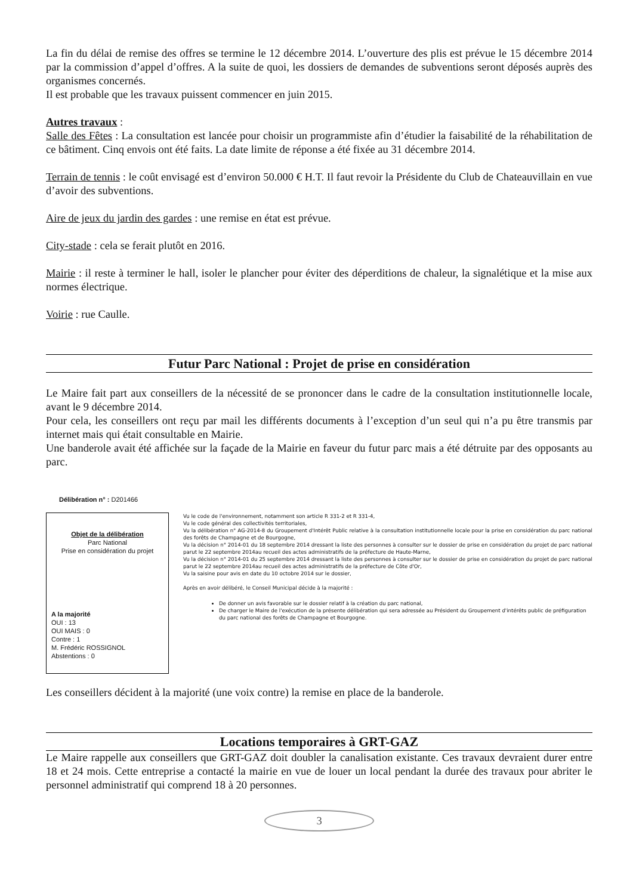La fin du délai de remise des offres se termine le 12 décembre 2014. L’ouverture des plis est prévue le 15 décembre 2014 par la commission d’appel d’offres. A la suite de quoi, les dossiers de demandes de subventions seront déposés auprès des organismes concernés.
Il est probable que les travaux puissent commencer en juin 2015.
Autres travaux :
Salle des Fêtes : La consultation est lancée pour choisir un programmiste afin d’étudier la faisabilité de la réhabilitation de ce bâtiment. Cinq envois ont été faits. La date limite de réponse a été fixée au 31 décembre 2014.
Terrain de tennis : le coût envisagé est d’environ 50.000 € H.T. Il faut revoir la Présidente du Club de Chateauvillain en vue d’avoir des subventions.
Aire de jeux du jardin des gardes : une remise en état est prévue.
City-stade : cela se ferait plutôt en 2016.
Mairie : il reste à terminer le hall, isoler le plancher pour éviter des déperditions de chaleur, la signalétique et la mise aux normes électrique.
Voirie : rue Caulle.
Futur Parc National : Projet de prise en considération
Le Maire fait part aux conseillers de la nécessité de se prononcer dans le cadre de la consultation institutionnelle locale, avant le 9 décembre 2014.
Pour cela, les conseillers ont reçu par mail les différents documents à l’exception d’un seul qui n’a pu être transmis par internet mais qui était consultable en Mairie.
Une banderole avait été affichée sur la façade de la Mairie en faveur du futur parc mais a été détruite par des opposants au parc.
Délibération n° : D201466
Objet de la délibération
Parc National
Prise en considération du projet
A la majorité
OUI : 13
OUI MAIS : 0
Contre : 1
M. Frédéric ROSSIGNOL
Abstentions : 0
Vu le code de l'environnement, notamment son article R 331-2 et R 331-4,
Vu le code général des collectivités territoriales,
Vu la délibération n° AG-2014-8 du Groupement d'Intérêt Public relative à la consultation institutionnelle locale pour la prise en considération du parc national des forêts de Champagne et de Bourgogne,
Vu la décision n° 2014-01 du 18 septembre 2014 dressant la liste des personnes à consulter sur le dossier de prise en considération du projet de parc national parut le 22 septembre 2014au recueil des actes administratifs de la préfecture de Haute-Marne,
Vu la décision n° 2014-01 du 25 septembre 2014 dressant la liste des personnes à consulter sur le dossier de prise en considération du projet de parc national parut le 22 septembre 2014au recueil des actes administratifs de la préfecture de Côte d'Or,
Vu la saisine pour avis en date du 10 octobre 2014 sur le dossier,
Après en avoir délibéré, le Conseil Municipal décide à la majorité :
De donner un avis favorable sur le dossier relatif à la création du parc national,
De charger le Maire de l'exécution de la présente délibération qui sera adressée au Président du Groupement d'intérêts public de préfiguration du parc national des forêts de Champagne et Bourgogne.
Les conseillers décident à la majorité (une voix contre) la remise en place de la banderole.
Locations temporaires à GRT-GAZ
Le Maire rappelle aux conseillers que GRT-GAZ doit doubler la canalisation existante. Ces travaux devraient durer entre 18 et 24 mois. Cette entreprise a contacté la mairie en vue de louer un local pendant la durée des travaux pour abriter le personnel administratif qui comprend 18 à 20 personnes.
3